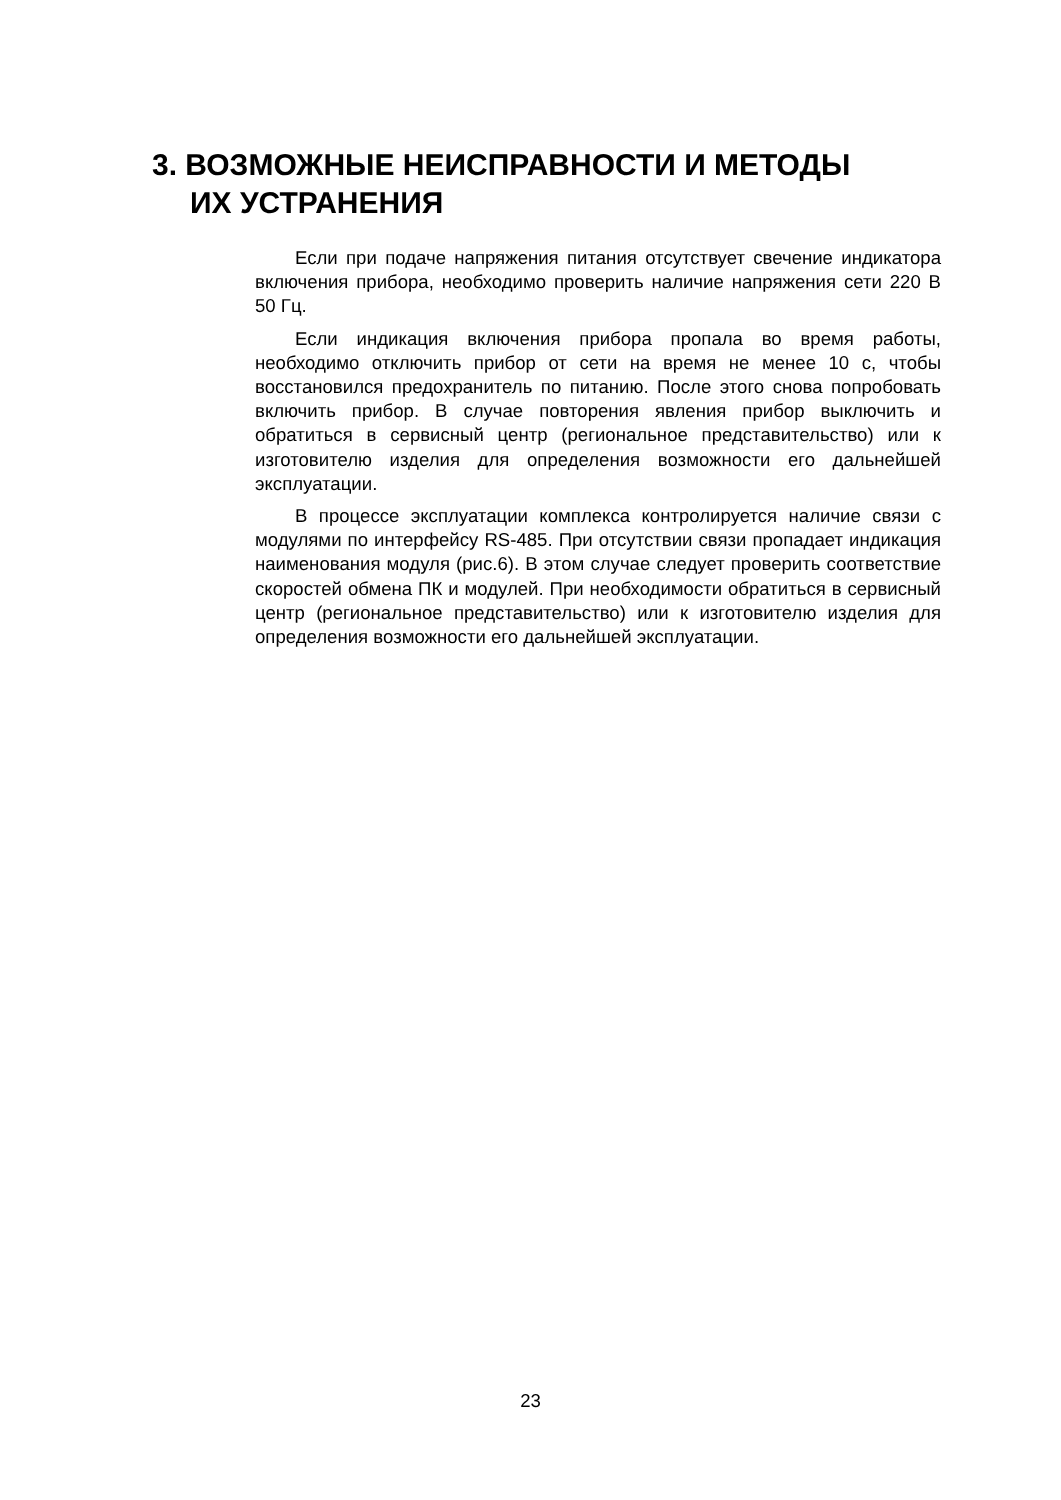3. ВОЗМОЖНЫЕ НЕИСПРАВНОСТИ И МЕТОДЫ
ИХ УСТРАНЕНИЯ
Если при подаче напряжения питания отсутствует свечение индикатора включения прибора, необходимо проверить наличие напряжения сети 220 В 50 Гц.
Если индикация включения прибора пропала во время работы, необходимо отключить прибор от сети на время не менее 10 с, чтобы восстановился предохранитель по питанию. После этого снова попробовать включить прибор. В случае повторения явления прибор выключить и обратиться в сервисный центр (региональное представительство) или к изготовителю изделия для определения возможности его дальнейшей эксплуатации.
В процессе эксплуатации комплекса контролируется наличие связи с модулями по интерфейсу RS-485. При отсутствии связи пропадает индикация наименования модуля (рис.6). В этом случае следует проверить соответствие скоростей обмена ПК и модулей. При необходимости обратиться в сервисный центр (региональное представительство) или к изготовителю изделия для определения возможности его дальнейшей эксплуатации.
23